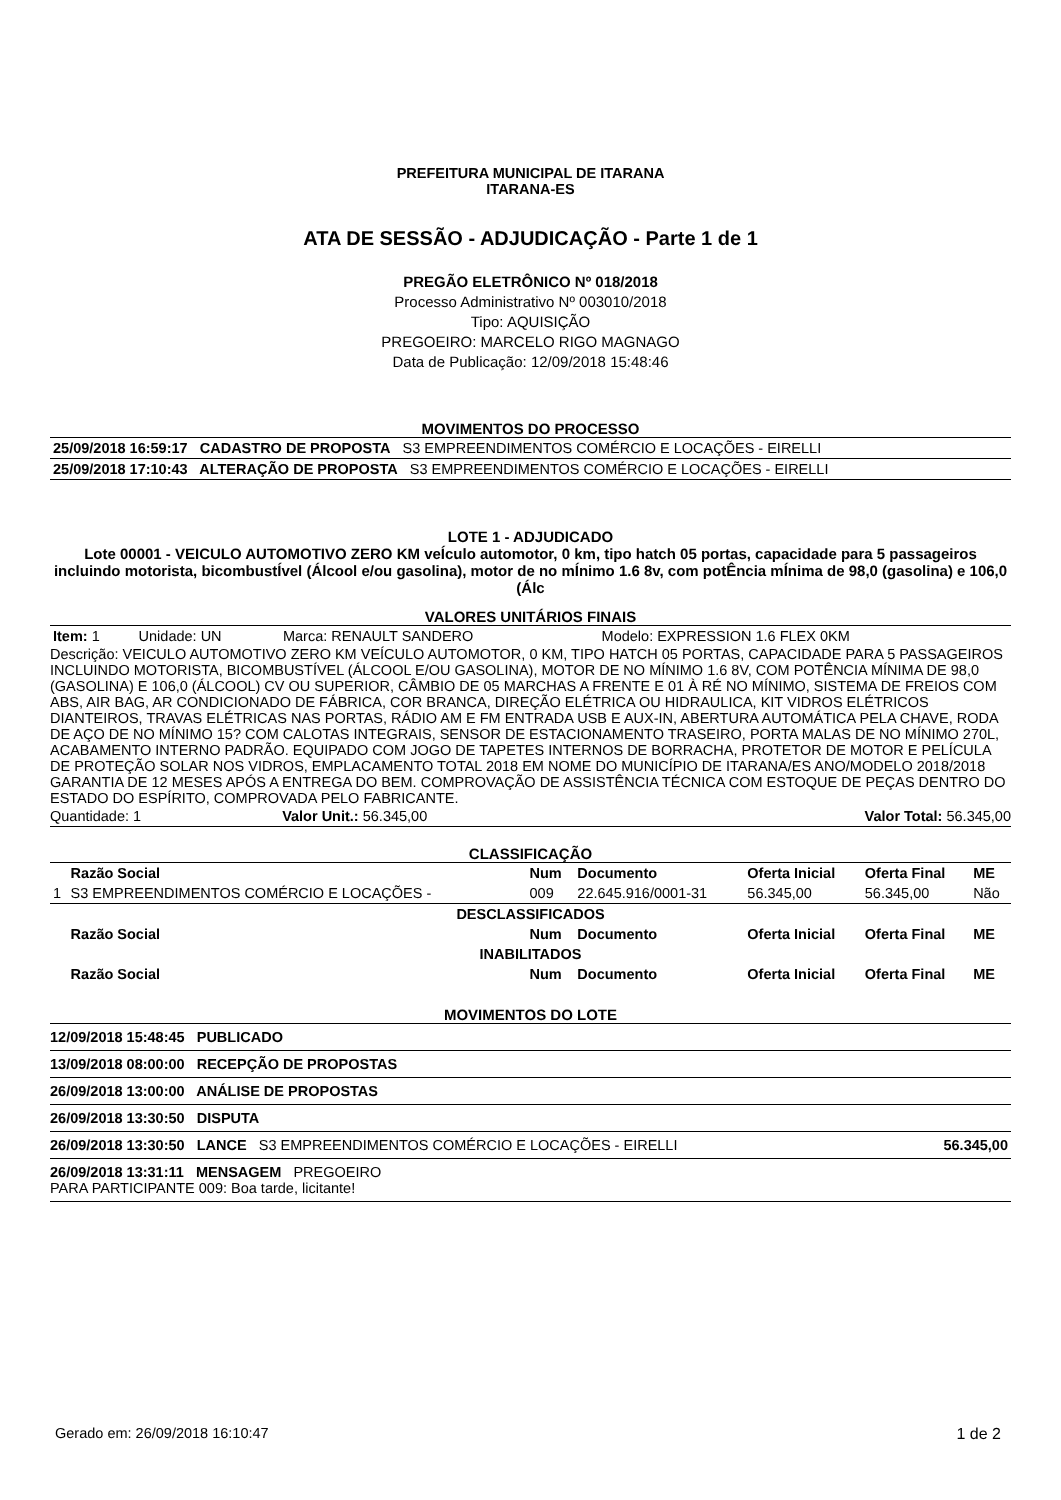PREFEITURA MUNICIPAL DE ITARANA
ITARANA-ES
ATA DE SESSÃO - ADJUDICAÇÃO - Parte 1 de 1
PREGÃO ELETRÔNICO Nº 018/2018
Processo Administrativo Nº 003010/2018
Tipo: AQUISIÇÃO
PREGOEIRO: MARCELO RIGO MAGNAGO
Data de Publicação: 12/09/2018 15:48:46
MOVIMENTOS DO PROCESSO
| 25/09/2018 16:59:17 CADASTRO DE PROPOSTA S3 EMPREENDIMENTOS COMÉRCIO E LOCAÇÕES - EIRELLI |
| 25/09/2018 17:10:43 ALTERAÇÃO DE PROPOSTA S3 EMPREENDIMENTOS COMÉRCIO E LOCAÇÕES - EIRELLI |
LOTE 1 - ADJUDICADO
Lote 00001 - VEICULO AUTOMOTIVO ZERO KM veÍculo automotor, 0 km, tipo hatch 05 portas, capacidade para 5 passageiros incluindo motorista, bicombustÍvel (Álcool e/ou gasolina), motor de no mÍnimo 1.6 8v, com potÊncia mÍnima de 98,0 (gasolina) e 106,0 (Álc
VALORES UNITÁRIOS FINAIS
| Item: 1 | Unidade: UN | Marca: RENAULT SANDERO | Modelo: EXPRESSION 1.6 FLEX 0KM |
Descrição: VEICULO AUTOMOTIVO ZERO KM VEÍCULO AUTOMOTOR, 0 KM, TIPO HATCH 05 PORTAS, CAPACIDADE PARA 5 PASSAGEIROS INCLUINDO MOTORISTA, BICOMBUSTÍVEL (ÁLCOOL E/OU GASOLINA), MOTOR DE NO MÍNIMO 1.6 8V, COM POTÊNCIA MÍNIMA DE 98,0 (GASOLINA) E 106,0 (ÁLCOOL) CV OU SUPERIOR, CÂMBIO DE 05 MARCHAS A FRENTE E 01 À RÉ NO MÍNIMO, SISTEMA DE FREIOS COM ABS, AIR BAG, AR CONDICIONADO DE FÁBRICA, COR BRANCA, DIREÇÃO ELÉTRICA OU HIDRAULICA, KIT VIDROS ELÉTRICOS DIANTEIROS, TRAVAS ELÉTRICAS NAS PORTAS, RÁDIO AM E FM ENTRADA USB E AUX-IN, ABERTURA AUTOMÁTICA PELA CHAVE, RODA DE AÇO DE NO MÍNIMO 15? COM CALOTAS INTEGRAIS, SENSOR DE ESTACIONAMENTO TRASEIRO, PORTA MALAS DE NO MÍNIMO 270L, ACABAMENTO INTERNO PADRÃO. EQUIPADO COM JOGO DE TAPETES INTERNOS DE BORRACHA, PROTETOR DE MOTOR E PELÍCULA DE PROTEÇÃO SOLAR NOS VIDROS, EMPLACAMENTO TOTAL 2018 EM NOME DO MUNICÍPIO DE ITARANA/ES ANO/MODELO 2018/2018 GARANTIA DE 12 MESES APÓS A ENTREGA DO BEM. COMPROVAÇÃO DE ASSISTÊNCIA TÉCNICA COM ESTOQUE DE PEÇAS DENTRO DO ESTADO DO ESPÍRITO, COMPROVADA PELO FABRICANTE.
| Quantidade: 1 | Valor Unit.: 56.345,00 | Valor Total: 56.345,00 |
CLASSIFICAÇÃO
| | Razão Social | Num | Documento | Oferta Inicial | Oferta Final | ME |
| --- | --- | --- | --- | --- | --- | --- |
| 1 | S3 EMPREENDIMENTOS COMÉRCIO E LOCAÇÕES - | 009 | 22.645.916/0001-31 | 56.345,00 | 56.345,00 | Não |
| DESCLASSIFICADOS | | | | | | |
| | Razão Social | Num | Documento | Oferta Inicial | Oferta Final | ME |
| INABILITADOS | | | | | | |
| | Razão Social | Num | Documento | Oferta Inicial | Oferta Final | ME |
MOVIMENTOS DO LOTE
| 12/09/2018 15:48:45 PUBLICADO | |
| 13/09/2018 08:00:00 RECEPÇÃO DE PROPOSTAS | |
| 26/09/2018 13:00:00 ANÁLISE DE PROPOSTAS | |
| 26/09/2018 13:30:50 DISPUTA | |
| 26/09/2018 13:30:50 LANCE S3 EMPREENDIMENTOS COMÉRCIO E LOCAÇÕES - EIRELLI | 56.345,00 |
| 26/09/2018 13:31:11 MENSAGEM PREGOEIRO PARA PARTICIPANTE 009: Boa tarde, licitante! | |
Gerado em: 26/09/2018 16:10:47 1 de 2